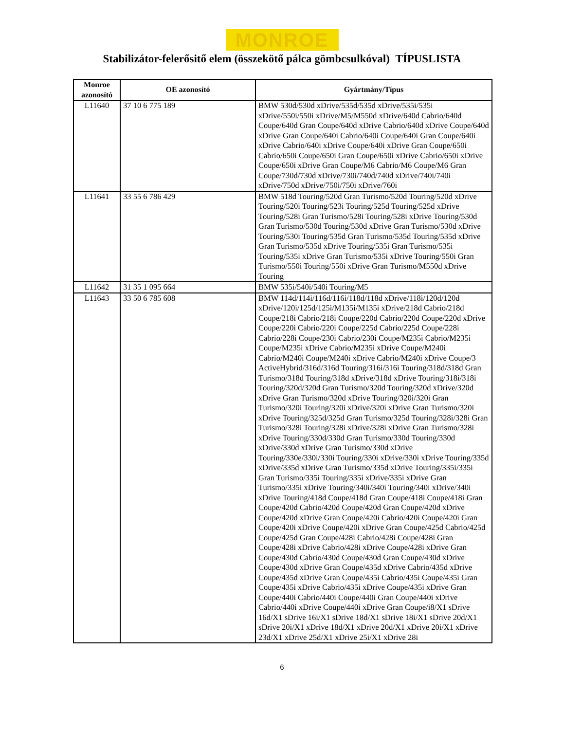MONROE
Stabilizátor-felerősitő elem (összekötő pálca gömbcsulkóval) TÍPUSLISTA
| Monroe azonosító | OE azonosító | Gyártmány/Típus |
| --- | --- | --- |
| L11640 | 37 10 6 775 189 | BMW 530d/530d xDrive/535d/535d xDrive/535i/535i xDrive/550i/550i xDrive/M5/M550d xDrive/640d Cabrio/640d Coupe/640d Gran Coupe/640d xDrive Cabrio/640d xDrive Coupe/640d xDrive Gran Coupe/640i Cabrio/640i Coupe/640i Gran Coupe/640i xDrive Cabrio/640i xDrive Coupe/640i xDrive Gran Coupe/650i Cabrio/650i Coupe/650i Gran Coupe/650i xDrive Cabrio/650i xDrive Coupe/650i xDrive Gran Coupe/M6 Cabrio/M6 Coupe/M6 Gran Coupe/730d/730d xDrive/730i/740d/740d xDrive/740i/740i xDrive/750d xDrive/750i/750i xDrive/760i |
| L11641 | 33 55 6 786 429 | BMW 518d Touring/520d Gran Turismo/520d Touring/520d xDrive Touring/520i Touring/523i Touring/525d Touring/525d xDrive Touring/528i Gran Turismo/528i Touring/528i xDrive Touring/530d Gran Turismo/530d Touring/530d xDrive Gran Turismo/530d xDrive Touring/530i Touring/535d Gran Turismo/535d Touring/535d xDrive Gran Turismo/535d xDrive Touring/535i Gran Turismo/535i Touring/535i xDrive Gran Turismo/535i xDrive Touring/550i Gran Turismo/550i Touring/550i xDrive Gran Turismo/M550d xDrive Touring |
| L11642 | 31 35 1 095 664 | BMW 535i/540i/540i Touring/M5 |
| L11643 | 33 50 6 785 608 | BMW 114d/114i/116d/116i/118d/118d xDrive/118i/120d/120d xDrive/120i/125d/125i/M135i/M135i xDrive/218d Cabrio/218d Coupe/218i Cabrio/218i Coupe/220d Cabrio/220d Coupe/220d xDrive Coupe/220i Cabrio/220i Coupe/225d Cabrio/225d Coupe/228i Cabrio/228i Coupe/230i Cabrio/230i Coupe/M235i Cabrio/M235i Coupe/M235i xDrive Cabrio/M235i xDrive Coupe/M240i Cabrio/M240i Coupe/M240i xDrive Cabrio/M240i xDrive Coupe/3 ActiveHybrid/316d/316d Touring/316i/316i Touring/318d/318d Gran Turismo/318d Touring/318d xDrive/318d xDrive Touring/318i/318i Touring/320d/320d Gran Turismo/320d Touring/320d xDrive/320d xDrive Gran Turismo/320d xDrive Touring/320i/320i Gran Turismo/320i Touring/320i xDrive/320i xDrive Gran Turismo/320i xDrive Touring/325d/325d Gran Turismo/325d Touring/328i/328i Gran Turismo/328i Touring/328i xDrive/328i xDrive Gran Turismo/328i xDrive Touring/330d/330d Gran Turismo/330d Touring/330d xDrive/330d xDrive Gran Turismo/330d xDrive Touring/330e/330i/330i Touring/330i xDrive/330i xDrive Touring/335d xDrive/335d xDrive Gran Turismo/335d xDrive Touring/335i/335i Gran Turismo/335i Touring/335i xDrive/335i xDrive Gran Turismo/335i xDrive Touring/340i/340i Touring/340i xDrive/340i xDrive Touring/418d Coupe/418d Gran Coupe/418i Coupe/418i Gran Coupe/420d Cabrio/420d Coupe/420d Gran Coupe/420d xDrive Coupe/420d xDrive Gran Coupe/420i Cabrio/420i Coupe/420i Gran Coupe/420i xDrive Coupe/420i xDrive Gran Coupe/425d Cabrio/425d Coupe/425d Gran Coupe/428i Cabrio/428i Coupe/428i Gran Coupe/428i xDrive Cabrio/428i xDrive Coupe/428i xDrive Gran Coupe/430d Cabrio/430d Coupe/430d Gran Coupe/430d xDrive Coupe/430d xDrive Gran Coupe/435d xDrive Cabrio/435d xDrive Coupe/435d xDrive Gran Coupe/435i Cabrio/435i Coupe/435i Gran Coupe/435i xDrive Cabrio/435i xDrive Coupe/435i xDrive Gran Coupe/440i Cabrio/440i Coupe/440i Gran Coupe/440i xDrive Cabrio/440i xDrive Coupe/440i xDrive Gran Coupe/i8/X1 sDrive 16d/X1 sDrive 16i/X1 sDrive 18d/X1 sDrive 18i/X1 sDrive 20d/X1 sDrive 20i/X1 xDrive 18d/X1 xDrive 20d/X1 xDrive 20i/X1 xDrive 23d/X1 xDrive 25d/X1 xDrive 25i/X1 xDrive 28i |
6